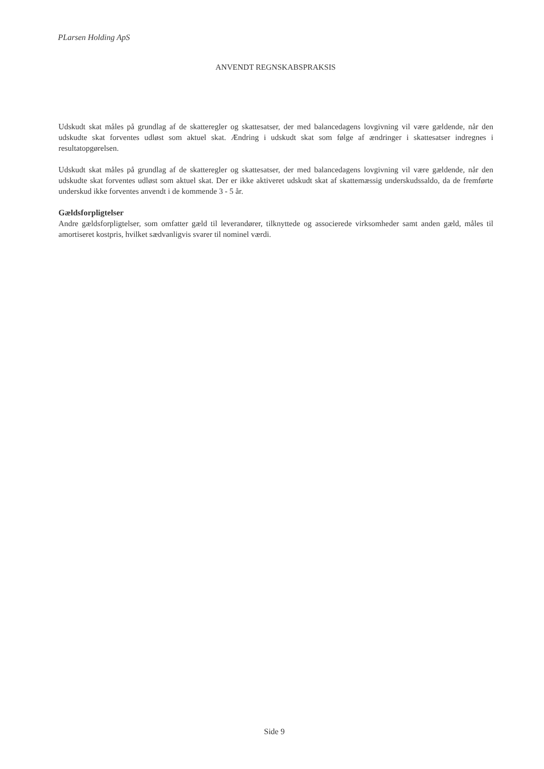PLarsen Holding ApS
ANVENDT REGNSKABSPRAKSIS
Udskudt skat måles på grundlag af de skatteregler og skattesatser, der med balancedagens lovgivning vil være gældende, når den udskudte skat forventes udløst som aktuel skat. Ændring i udskudt skat som følge af ændringer i skattesatser indregnes i resultatopgørelsen.
Udskudt skat måles på grundlag af de skatteregler og skattesatser, der med balancedagens lovgivning vil være gældende, når den udskudte skat forventes udløst som aktuel skat. Der er ikke aktiveret udskudt skat af skattemæssig underskudssaldo, da de fremførte underskud ikke forventes anvendt i de kommende 3 - 5 år.
Gældsforpligtelser
Andre gældsforpligtelser, som omfatter gæld til leverandører, tilknyttede og associerede virksomheder samt anden gæld, måles til amortiseret kostpris, hvilket sædvanligvis svarer til nominel værdi.
Side 9